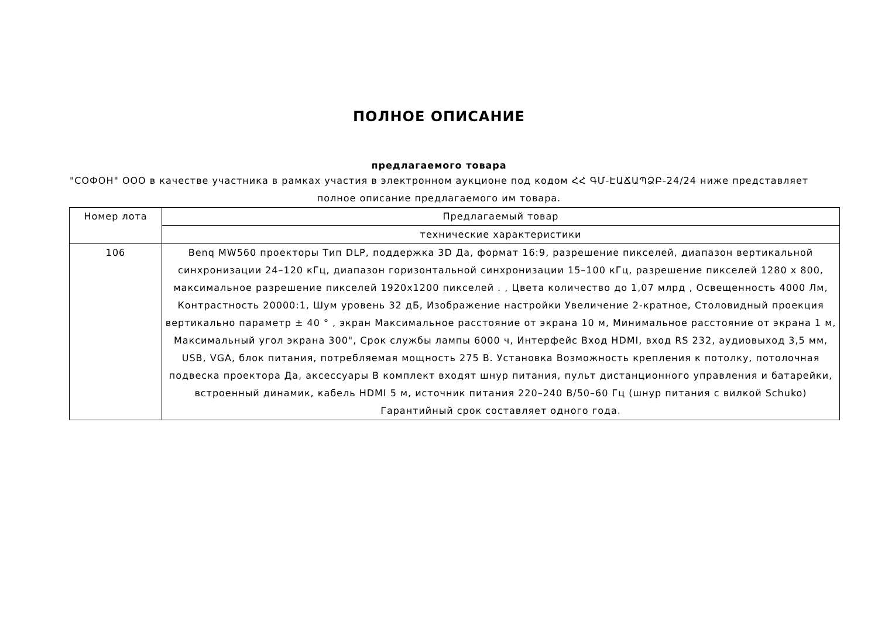ПОЛНОЕ ОПИСАНИЕ
предлагаемого товара
"СОФОН" ООО в качестве участника в рамках участия в электронном аукционе под кодом ՀՀ ԳՄ-ԷԱՃԱՊՁԲ-24/24 ниже представляет полное описание предлагаемого им товара.
| Номер лота | Предлагаемый товар |
| --- | --- |
| | технические характеристики |
| 106 | Benq MW560 проекторы Тип DLP, поддержка 3D Да, формат 16:9, разрешение пикселей, диапазон вертикальной синхронизации 24–120 кГц, диапазон горизонтальной синхронизации 15–100 кГц, разрешение пикселей 1280 x 800, максимальное разрешение пикселей 1920x1200 пикселей . , Цвета количество до 1,07 млрд , Освещенность 4000 Лм, Контрастность 20000:1, Шум уровень 32 дБ, Изображение настройки Увеличение 2-кратное, Столовидный проекция вертикально параметр ± 40 ° , экран Максимальное расстояние от экрана 10 м, Минимальное расстояние от экрана 1 м, Максимальный угол экрана 300", Срок службы лампы 6000 ч, Интерфейс Вход HDMI, вход RS 232, аудиовыход 3,5 мм, USB, VGA, блок питания, потребляемая мощность 275 В. Установка Возможность крепления к потолку, потолочная подвеска проектора Да, аксессуары В комплект входят шнур питания, пульт дистанционного управления и батарейки, встроенный динамик, кабель HDMI 5 м, источник питания 220–240 В/50–60 Гц (шнур питания с вилкой Schuko) Гарантийный срок составляет одного года. |